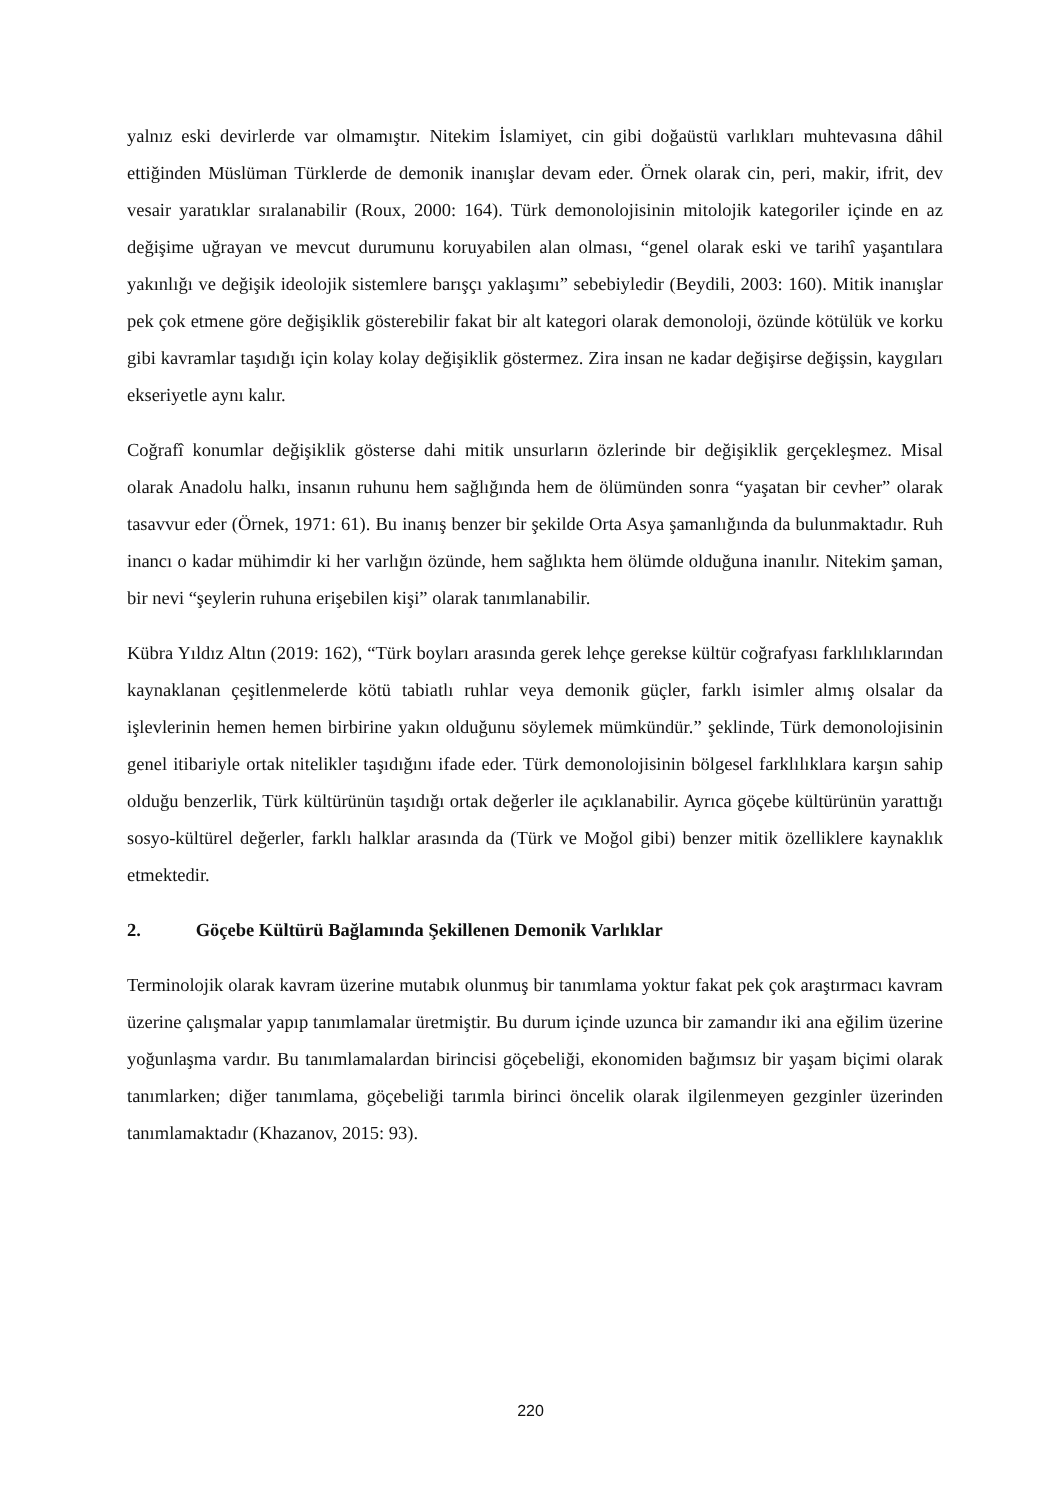yalnız eski devirlerde var olmamıştır. Nitekim İslamiyet, cin gibi doğaüstü varlıkları muhtevasına dâhil ettiğinden Müslüman Türklerde de demonik inanışlar devam eder. Örnek olarak cin, peri, makir, ifrit, dev vesair yaratıklar sıralanabilir (Roux, 2000: 164). Türk demonolojisinin mitolojik kategoriler içinde en az değişime uğrayan ve mevcut durumunu koruyabilen alan olması, “genel olarak eski ve tarihî yaşantılara yakınlığı ve değişik ideolojik sistemlere barışçı yaklaşımı” sebebiyledir (Beydili, 2003: 160). Mitik inanışlar pek çok etmene göre değişiklik gösterebilir fakat bir alt kategori olarak demonoloji, özünde kötülük ve korku gibi kavramlar taşıdığı için kolay kolay değişiklik göstermez. Zira insan ne kadar değişirse değişsin, kaygıları ekseriyetle aynı kalır.
Coğrafî konumlar değişiklik gösterse dahi mitik unsurların özlerinde bir değişiklik gerçekleşmez. Misal olarak Anadolu halkı, insanın ruhunu hem sağlığında hem de ölümünden sonra “yaşatan bir cevher” olarak tasavvur eder (Örnek, 1971: 61). Bu inanış benzer bir şekilde Orta Asya şamanlığında da bulunmaktadır. Ruh inancı o kadar mühimdir ki her varlığın özünde, hem sağlıkta hem ölümde olduğuna inanılır. Nitekim şaman, bir nevi “şeylerin ruhuna erişebilen kişi” olarak tanımlanabilir.
Kübra Yıldız Altın (2019: 162), “Türk boyları arasında gerek lehçe gerekse kültür coğrafyası farklılıklarından kaynaklanan çeşitlenmelerde kötü tabiatlı ruhlar veya demonik güçler, farklı isimler almış olsalar da işlevlerinin hemen hemen birbirine yakın olduğunu söylemek mümkündür.” şeklinde, Türk demonolojisinin genel itibariyle ortak nitelikler taşıdığını ifade eder. Türk demonolojisinin bölgesel farklılıklara karşın sahip olduğu benzerlik, Türk kültürünün taşıdığı ortak değerler ile açıklanabilir. Ayrıca göçebe kültürünün yarattığı sosyo-kültürel değerler, farklı halklar arasında da (Türk ve Moğol gibi) benzer mitik özelliklere kaynaklık etmektedir.
2. Göçebe Kültürü Bağlamında Şekillenen Demonik Varlıklar
Terminolojik olarak kavram üzerine mutabık olunmuş bir tanımlama yoktur fakat pek çok araştırmacı kavram üzerine çalışmalar yapıp tanımlamalar üretmiştir. Bu durum içinde uzunca bir zamandır iki ana eğilim üzerine yoğunlaşma vardır. Bu tanımlamalardan birincisi göçebeliği, ekonomiden bağımsız bir yaşam biçimi olarak tanımlarken; diğer tanımlama, göçebeliği tarımla birinci öncelik olarak ilgilenmeyen gezginler üzerinden tanımlamaktadır (Khazanov, 2015: 93).
220